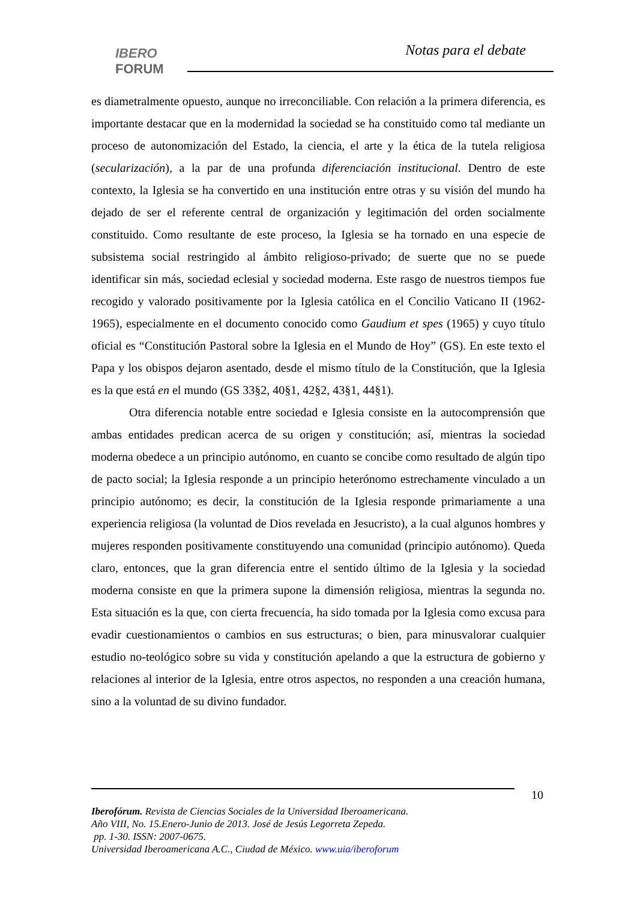IBERO
FORUM
Notas para el debate
es diametralmente opuesto, aunque no irreconciliable. Con relación a la primera diferencia, es importante destacar que en la modernidad la sociedad se ha constituido como tal mediante un proceso de autonomización del Estado, la ciencia, el arte y la ética de la tutela religiosa (secularización), a la par de una profunda diferenciación institucional. Dentro de este contexto, la Iglesia se ha convertido en una institución entre otras y su visión del mundo ha dejado de ser el referente central de organización y legitimación del orden socialmente constituido. Como resultante de este proceso, la Iglesia se ha tornado en una especie de subsistema social restringido al ámbito religioso-privado; de suerte que no se puede identificar sin más, sociedad eclesial y sociedad moderna. Este rasgo de nuestros tiempos fue recogido y valorado positivamente por la Iglesia católica en el Concilio Vaticano II (1962-1965), especialmente en el documento conocido como Gaudium et spes (1965) y cuyo título oficial es “Constitución Pastoral sobre la Iglesia en el Mundo de Hoy” (GS). En este texto el Papa y los obispos dejaron asentado, desde el mismo título de la Constitución, que la Iglesia es la que está en el mundo (GS 33§2, 40§1, 42§2, 43§1, 44§1).
Otra diferencia notable entre sociedad e Iglesia consiste en la autocomprensión que ambas entidades predican acerca de su origen y constitución; así, mientras la sociedad moderna obedece a un principio autónomo, en cuanto se concibe como resultado de algún tipo de pacto social; la Iglesia responde a un principio heterónomo estrechamente vinculado a un principio autónomo; es decir, la constitución de la Iglesia responde primariamente a una experiencia religiosa (la voluntad de Dios revelada en Jesucristo), a la cual algunos hombres y mujeres responden positivamente constituyendo una comunidad (principio autónomo). Queda claro, entonces, que la gran diferencia entre el sentido último de la Iglesia y la sociedad moderna consiste en que la primera supone la dimensión religiosa, mientras la segunda no. Esta situación es la que, con cierta frecuencia, ha sido tomada por la Iglesia como excusa para evadir cuestionamientos o cambios en sus estructuras; o bien, para minusvalorar cualquier estudio no-teológico sobre su vida y constitución apelando a que la estructura de gobierno y relaciones al interior de la Iglesia, entre otros aspectos, no responden a una creación humana, sino a la voluntad de su divino fundador.
10
Iberofórum. Revista de Ciencias Sociales de la Universidad Iberoamericana.
Año VIII, No. 15.Enero-Junio de 2013. José de Jesús Legorreta Zepeda.
pp. 1-30. ISSN: 2007-0675.
Universidad Iberoamericana A.C., Ciudad de México. www.uia/iberoforum